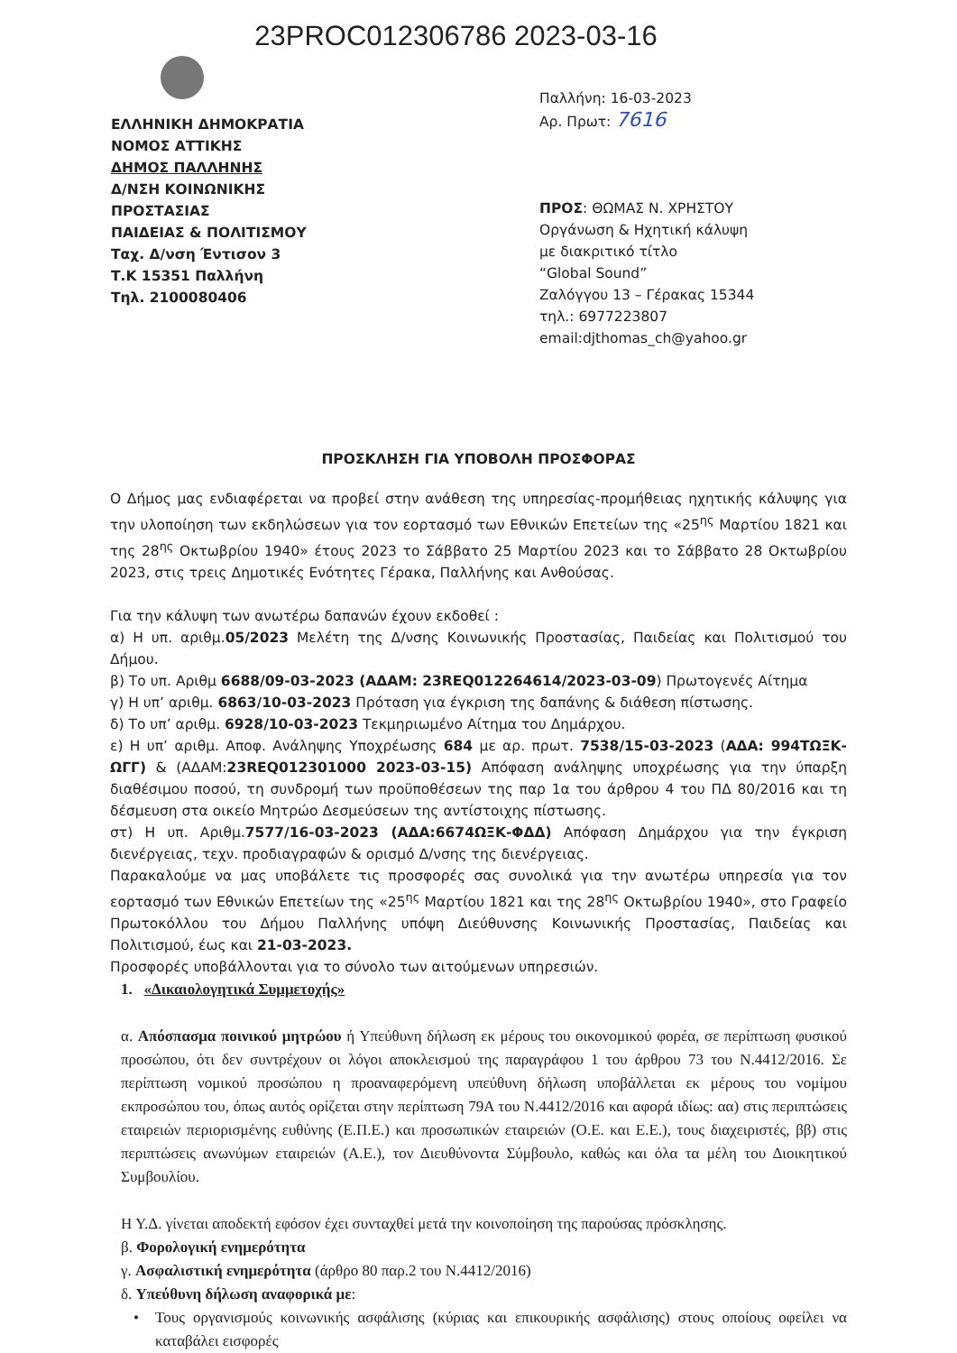23PROC012306786 2023-03-16
ΕΛΛΗΝΙΚΗ ΔΗΜΟΚΡΑΤΙΑ
ΝΟΜΟΣ ΑΤΤΙΚΗΣ
ΔΗΜΟΣ ΠΑΛΛΗΝΗΣ
Δ/ΝΣΗ ΚΟΙΝΩΝΙΚΗΣ
ΠΡΟΣΤΑΣΙΑΣ
ΠΑΙΔΕΙΑΣ & ΠΟΛΙΤΙΣΜΟΥ
Ταχ. Δ/νση Έντισον 3
Τ.Κ 15351 Παλλήνη
Τηλ. 2100080406
Παλλήνη: 16-03-2023
Αρ. Πρωτ: 7616
ΠΡΟΣ: ΘΩΜΑΣ Ν. ΧΡΗΣΤΟΥ
Οργάνωση & Ηχητική κάλυψη
με διακριτικό τίτλο
“Global Sound”
Ζαλόγγου 13 – Γέρακας 15344
τηλ.: 6977223807
email:djthomas_ch@yahoo.gr
ΠΡΟΣΚΛΗΣΗ ΓΙΑ ΥΠΟΒΟΛΗ ΠΡΟΣΦΟΡΑΣ
Ο Δήμος μας ενδιαφέρεται να προβεί στην ανάθεση της υπηρεσίας-προμήθειας ηχητικής κάλυψης για την υλοποίηση των εκδηλώσεων για τον εορτασμό των Εθνικών Επετείων της «25<sup>ης</sup> Μαρτίου 1821 και της 28<sup>ης</sup> Οκτωβρίου 1940» έτους 2023 το Σάββατο 25 Μαρτίου 2023 και το Σάββατο 28 Οκτωβρίου 2023, στις τρεις Δημοτικές Ενότητες Γέρακα, Παλλήνης και Ανθούσας.
Για την κάλυψη των ανωτέρω δαπανών έχουν εκδοθεί :
α) Η υπ. αριθμ.05/2023 Μελέτη της Δ/νσης Κοινωνικής Προστασίας, Παιδείας και Πολιτισμού του Δήμου.
β) Το υπ. Αριθμ 6688/09-03-2023 (ΑΔΑΜ: 23REQ012264614/2023-03-09) Πρωτογενές Αίτημα
γ) Η υπ’ αριθμ. 6863/10-03-2023 Πρόταση για έγκριση της δαπάνης & διάθεση πίστωσης.
δ) Το υπ’ αριθμ. 6928/10-03-2023 Τεκμηριωμένο Αίτημα του Δημάρχου.
ε) Η υπ’ αριθμ. Αποφ. Ανάληψης Υποχρέωσης 684 με αρ. πρωτ. 7538/15-03-2023 (ΑΔΑ: 994ΤΩΞΚ-ΩΓΓ) & (ΑΔΑΜ:23REQ012301000 2023-03-15) Απόφαση ανάληψης υποχρέωσης για την ύπαρξη διαθέσιμου ποσού, τη συνδρομή των προϋποθέσεων της παρ 1α του άρθρου 4 του ΠΔ 80/2016 και τη δέσμευση στα οικείο Μητρώο Δεσμεύσεων της αντίστοιχης πίστωσης.
στ) Η υπ. Αριθμ.7577/16-03-2023 (ΑΔΑ:6674ΩΞΚ-ΦΔΔ) Απόφαση Δημάρχου για την έγκριση διενέργειας, τεχν. προδιαγραφών & ορισμό Δ/νσης της διενέργειας.
Παρακαλούμε να μας υποβάλετε τις προσφορές σας συνολικά για την ανωτέρω υπηρεσία για τον εορτασμό των Εθνικών Επετείων της «25<sup>ης</sup> Μαρτίου 1821 και της 28<sup>ης</sup> Οκτωβρίου 1940», στο Γραφείο Πρωτοκόλλου του Δήμου Παλλήνης υπόψη Διεύθυνσης Κοινωνικής Προστασίας, Παιδείας και Πολιτισμού, έως και 21-03-2023.
Προσφορές υποβάλλονται για το σύνολο των αιτούμενων υπηρεσιών.
1. «Δικαιολογητικά Συμμετοχής»
α. Απόσπασμα ποινικού μητρώου ή Υπεύθυνη δήλωση εκ μέρους του οικονομικού φορέα, σε περίπτωση φυσικού προσώπου, ότι δεν συντρέχουν οι λόγοι αποκλεισμού της παραγράφου 1 του άρθρου 73 του Ν.4412/2016. Σε περίπτωση νομικού προσώπου η προαναφερόμενη υπεύθυνη δήλωση υποβάλλεται εκ μέρους του νομίμου εκπροσώπου του, όπως αυτός ορίζεται στην περίπτωση 79Α του Ν.4412/2016 και αφορά ιδίως: αα) στις περιπτώσεις εταιρειών περιορισμένης ευθύνης (Ε.Π.Ε.) και προσωπικών εταιρειών (Ο.Ε. και Ε.Ε.), τους διαχειριστές, ββ) στις περιπτώσεις ανωνύμων εταιρειών (Α.Ε.), τον Διευθύνοντα Σύμβουλο, καθώς και όλα τα μέλη του Διοικητικού Συμβουλίου.
Η Υ.Δ. γίνεται αποδεκτή εφόσον έχει συνταχθεί μετά την κοινοποίηση της παρούσας πρόσκλησης.
β. Φορολογική ενημερότητα
γ. Ασφαλιστική ενημερότητα (άρθρο 80 παρ.2 του Ν.4412/2016)
δ. Υπεύθυνη δήλωση αναφορικά με:
• Τους οργανισμούς κοινωνικής ασφάλισης (κύριας και επικουρικής ασφάλισης) στους οποίους οφείλει να καταβάλει εισφορές